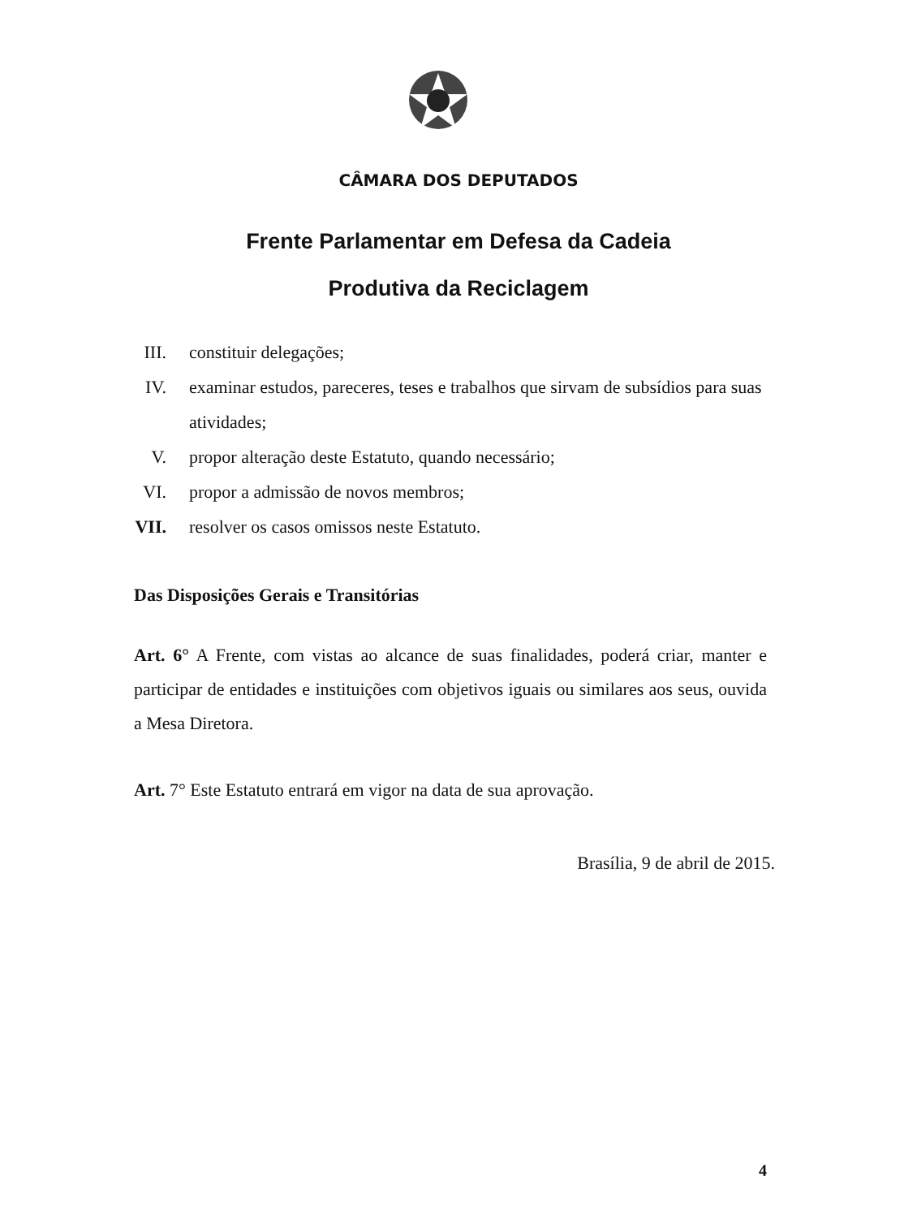CÂMARA DOS DEPUTADOS
Frente Parlamentar em Defesa da Cadeia
Produtiva da Reciclagem
III. constituir delegações;
IV. examinar estudos, pareceres, teses e trabalhos que sirvam de subsídios para suas atividades;
V. propor alteração deste Estatuto, quando necessário;
VI. propor a admissão de novos membros;
VII. resolver os casos omissos neste Estatuto.
Das Disposições Gerais e Transitórias
Art. 6° A Frente, com vistas ao alcance de suas finalidades, poderá criar, manter e participar de entidades e instituições com objetivos iguais ou similares aos seus, ouvida a Mesa Diretora.
Art. 7° Este Estatuto entrará em vigor na data de sua aprovação.
Brasília, 9 de abril de 2015.
4